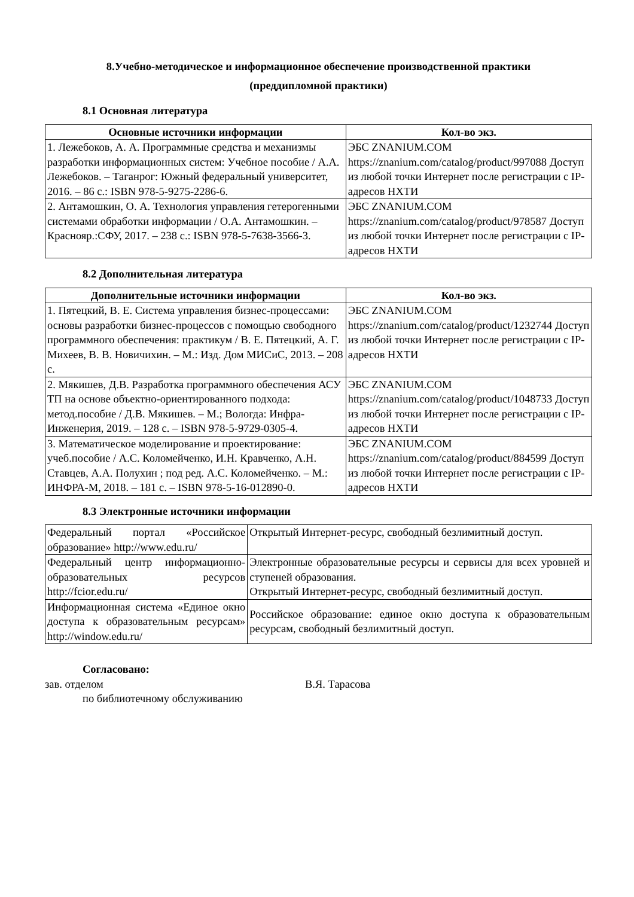8.Учебно-методическое и информационное обеспечение производственной практики
(преддипломной практики)
8.1 Основная литература
| Основные источники информации | Кол-во экз. |
| --- | --- |
| 1. Лежебоков, А. А. Программные средства и механизмы разработки информационных систем: Учебное пособие / А.А. Лежебоков. – Таганрог: Южный федеральный университет, 2016. – 86 с.: ISBN 978-5-9275-2286-6. | ЭБС ZNANIUM.COM https://znanium.com/catalog/product/997088 Доступ из любой точки Интернет после регистрации с IP-адресов НХТИ |
| 2. Антамошкин, О. А. Технология управления гетерогенными системами обработки информации / О.А. Антамошкин. – Краснояр.:СФУ, 2017. – 238 с.: ISBN 978-5-7638-3566-3. | ЭБС ZNANIUM.COM https://znanium.com/catalog/product/978587 Доступ из любой точки Интернет после регистрации с IP-адресов НХТИ |
8.2 Дополнительная литература
| Дополнительные источники информации | Кол-во экз. |
| --- | --- |
| 1. Пятецкий, В. Е. Система управления бизнес-процессами: основы разработки бизнес-процессов с помощью свободного программного обеспечения: практикум / В. Е. Пятецкий, А. Г. Михеев, В. В. Новичихин. – М.: Изд. Дом МИСиС, 2013. – 208 с. | ЭБС ZNANIUM.COM https://znanium.com/catalog/product/1232744 Доступ из любой точки Интернет после регистрации с IP-адресов НХТИ |
| 2. Мякишев, Д.В. Разработка программного обеспечения АСУ ТП на основе объектно-ориентированного подхода: метод.пособие / Д.В. Мякишев. – М.; Вологда: Инфра-Инженерия, 2019. – 128 с. – ISBN 978-5-9729-0305-4. | ЭБС ZNANIUM.COM https://znanium.com/catalog/product/1048733 Доступ из любой точки Интернет после регистрации с IP-адресов НХТИ |
| 3. Математическое моделирование и проектирование: учеб.пособие / А.С. Коломейченко, И.Н. Кравченко, А.Н. Ставцев, А.А. Полухин ; под ред. А.С. Коломейченко. – М.: ИНФРА-М, 2018. – 181 с. – ISBN 978-5-16-012890-0. | ЭБС ZNANIUM.COM https://znanium.com/catalog/product/884599 Доступ из любой точки Интернет после регистрации с IP-адресов НХТИ |
8.3 Электронные источники информации
| Федеральный портал «Российское образование» http://www.edu.ru/ | Открытый Интернет-ресурс, свободный безлимитный доступ. |
| Федеральный центр информационно- образовательных ресурсов http://fcior.edu.ru/ | Электронные образовательные ресурсы и сервисы для всех уровней и ступеней образования. Открытый Интернет-ресурс, свободный безлимитный доступ. |
| Информационная система «Единое окно доступа к образовательным ресурсам» http://window.edu.ru/ | Российское образование: единое окно доступа к образовательным ресурсам, свободный безлимитный доступ. |
Согласовано:
зав. отделом В.Я. Тарасова
по библиотечному обслуживанию